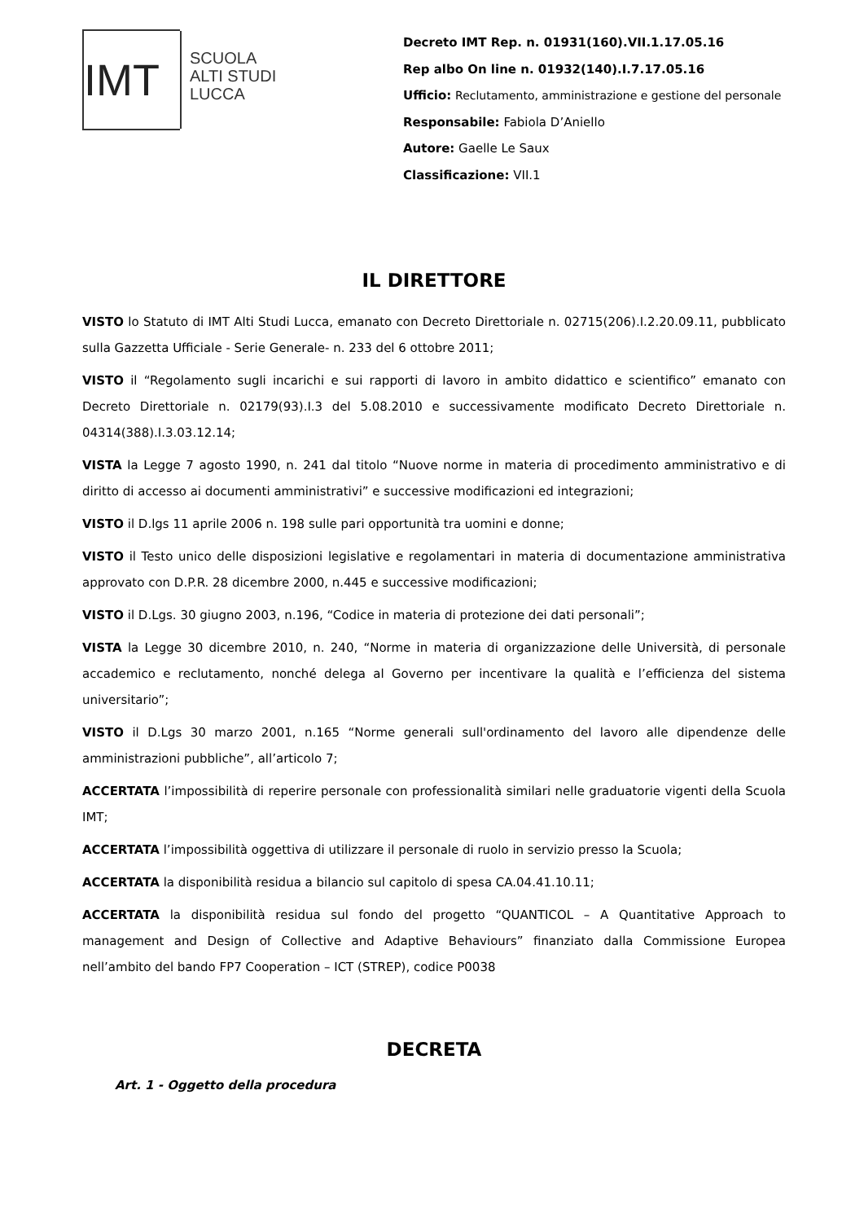IMT
SCUOLA
ALTI STUDI
LUCCA
Decreto IMT Rep. n. 01931(160).VII.1.17.05.16
Rep albo On line n. 01932(140).I.7.17.05.16
Ufficio: Reclutamento, amministrazione e gestione del personale
Responsabile: Fabiola D’Aniello
Autore: Gaelle Le Saux
Classificazione: VII.1
IL DIRETTORE
VISTO lo Statuto di IMT Alti Studi Lucca, emanato con Decreto Direttoriale n. 02715(206).I.2.20.09.11, pubblicato sulla Gazzetta Ufficiale - Serie Generale- n. 233 del 6 ottobre 2011;
VISTO il “Regolamento sugli incarichi e sui rapporti di lavoro in ambito didattico e scientifico” emanato con Decreto Direttoriale n. 02179(93).I.3 del 5.08.2010 e successivamente modificato Decreto Direttoriale n. 04314(388).I.3.03.12.14;
VISTA la Legge 7 agosto 1990, n. 241 dal titolo “Nuove norme in materia di procedimento amministrativo e di diritto di accesso ai documenti amministrativi” e successive modificazioni ed integrazioni;
VISTO il D.lgs 11 aprile 2006 n. 198 sulle pari opportunità tra uomini e donne;
VISTO il Testo unico delle disposizioni legislative e regolamentari in materia di documentazione amministrativa approvato con D.P.R. 28 dicembre 2000, n.445 e successive modificazioni;
VISTO il D.Lgs. 30 giugno 2003, n.196, “Codice in materia di protezione dei dati personali”;
VISTA la Legge 30 dicembre 2010, n. 240, “Norme in materia di organizzazione delle Università, di personale accademico e reclutamento, nonché delega al Governo per incentivare la qualità e l’efficienza del sistema universitario”;
VISTO il D.Lgs 30 marzo 2001, n.165 “Norme generali sull'ordinamento del lavoro alle dipendenze delle amministrazioni pubbliche”, all’articolo 7;
ACCERTATA l’impossibilità di reperire personale con professionalità similari nelle graduatorie vigenti della Scuola IMT;
ACCERTATA l’impossibilità oggettiva di utilizzare il personale di ruolo in servizio presso la Scuola;
ACCERTATA la disponibilità residua a bilancio sul capitolo di spesa CA.04.41.10.11;
ACCERTATA la disponibilità residua sul fondo del progetto “QUANTICOL – A Quantitative Approach to management and Design of Collective and Adaptive Behaviours” finanziato dalla Commissione Europea nell’ambito del bando FP7 Cooperation – ICT (STREP), codice P0038
DECRETA
Art. 1 - Oggetto della procedura